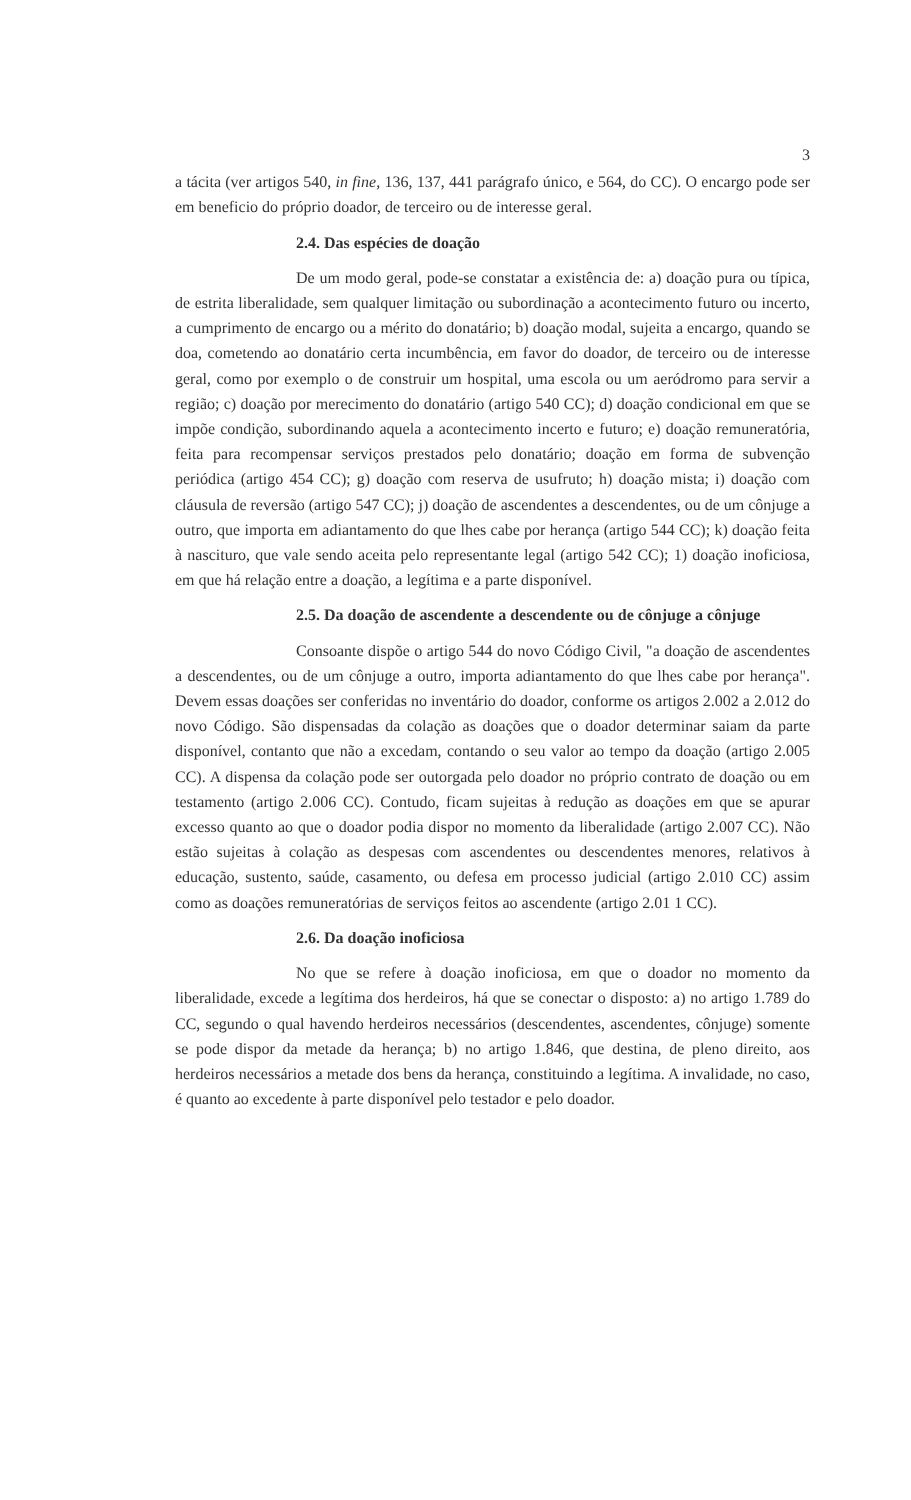3
a tácita (ver artigos 540, in fine, 136, 137, 441 parágrafo único, e 564, do CC). O encargo pode ser em beneficio do próprio doador, de terceiro ou de interesse geral.
2.4. Das espécies de doação
De um modo geral, pode-se constatar a existência de: a) doação pura ou típica, de estrita liberalidade, sem qualquer limitação ou subordinação a acontecimento futuro ou incerto, a cumprimento de encargo ou a mérito do donatário; b) doação modal, sujeita a encargo, quando se doa, cometendo ao donatário certa incumbência, em favor do doador, de terceiro ou de interesse geral, como por exemplo o de construir um hospital, uma escola ou um aeródromo para servir a região; c) doação por merecimento do donatário (artigo 540 CC); d) doação condicional em que se impõe condição, subordinando aquela a acontecimento incerto e futuro; e) doação remuneratória, feita para recompensar serviços prestados pelo donatário; doação em forma de subvenção periódica (artigo 454 CC); g) doação com reserva de usufruto; h) doação mista; i) doação com cláusula de reversão (artigo 547 CC); j) doação de ascendentes a descendentes, ou de um cônjuge a outro, que importa em adiantamento do que lhes cabe por herança (artigo 544 CC); k) doação feita à nascituro, que vale sendo aceita pelo representante legal (artigo 542 CC); 1) doação inoficiosa, em que há relação entre a doação, a legítima e a parte disponível.
2.5. Da doação de ascendente a descendente ou de cônjuge a cônjuge
Consoante dispõe o artigo 544 do novo Código Civil, "a doação de ascendentes a descendentes, ou de um cônjuge a outro, importa adiantamento do que lhes cabe por herança". Devem essas doações ser conferidas no inventário do doador, conforme os artigos 2.002 a 2.012 do novo Código. São dispensadas da colação as doações que o doador determinar saiam da parte disponível, contanto que não a excedam, contando o seu valor ao tempo da doação (artigo 2.005 CC). A dispensa da colação pode ser outorgada pelo doador no próprio contrato de doação ou em testamento (artigo 2.006 CC). Contudo, ficam sujeitas à redução as doações em que se apurar excesso quanto ao que o doador podia dispor no momento da liberalidade (artigo 2.007 CC). Não estão sujeitas à colação as despesas com ascendentes ou descendentes menores, relativos à educação, sustento, saúde, casamento, ou defesa em processo judicial (artigo 2.010 CC) assim como as doações remuneratórias de serviços feitos ao ascendente (artigo 2.01 1 CC).
2.6. Da doação inoficiosa
No que se refere à doação inoficiosa, em que o doador no momento da liberalidade, excede a legítima dos herdeiros, há que se conectar o disposto: a) no artigo 1.789 do CC, segundo o qual havendo herdeiros necessários (descendentes, ascendentes, cônjuge) somente se pode dispor da metade da herança; b) no artigo 1.846, que destina, de pleno direito, aos herdeiros necessários a metade dos bens da herança, constituindo a legítima. A invalidade, no caso, é quanto ao excedente à parte disponível pelo testador e pelo doador.